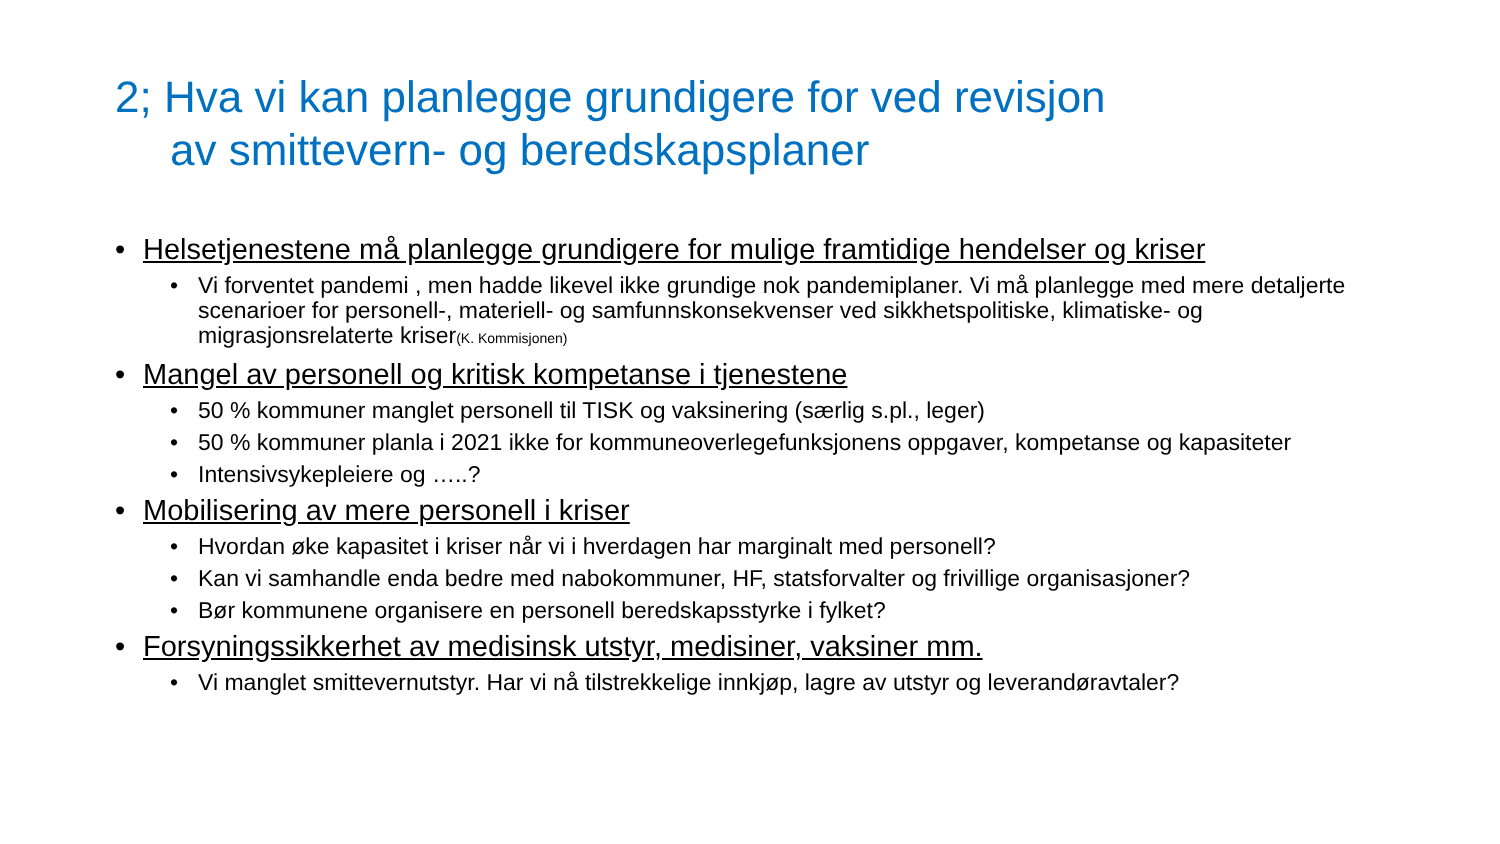2; Hva vi kan planlegge grundigere for ved revisjon
av smittevern- og beredskapsplaner
• Helsetjenestene må planlegge grundigere for mulige framtidige hendelser og kriser
• Vi forventet pandemi , men hadde likevel ikke grundige nok pandemiplaner. Vi må planlegge med mere detaljerte scenarioer for personell-, materiell- og samfunnskonsekvenser ved sikkhetspolitiske, klimatiske- og migrasjonsrelaterte kriser(K. Kommisjonen)
• Mangel av personell og kritisk kompetanse i tjenestene
• 50 % kommuner manglet personell til TISK og vaksinering (særlig s.pl., leger)
• 50 % kommuner planla i 2021 ikke for kommuneoverlegefunksjonens oppgaver, kompetanse og kapasiteter
• Intensivsykepleiere og …..?
• Mobilisering av mere personell i kriser
• Hvordan øke kapasitet i kriser når vi i hverdagen har marginalt med personell?
• Kan vi samhandle enda bedre med nabokommuner, HF, statsforvalter og frivillige organisasjoner?
• Bør kommunene organisere en personell beredskapsstyrke i fylket?
• Forsyningssikkerhet av medisinsk utstyr, medisiner, vaksiner mm.
• Vi manglet smittevernutstyr. Har vi nå tilstrekkelige innkjøp, lagre av utstyr og leverandøravtaler?